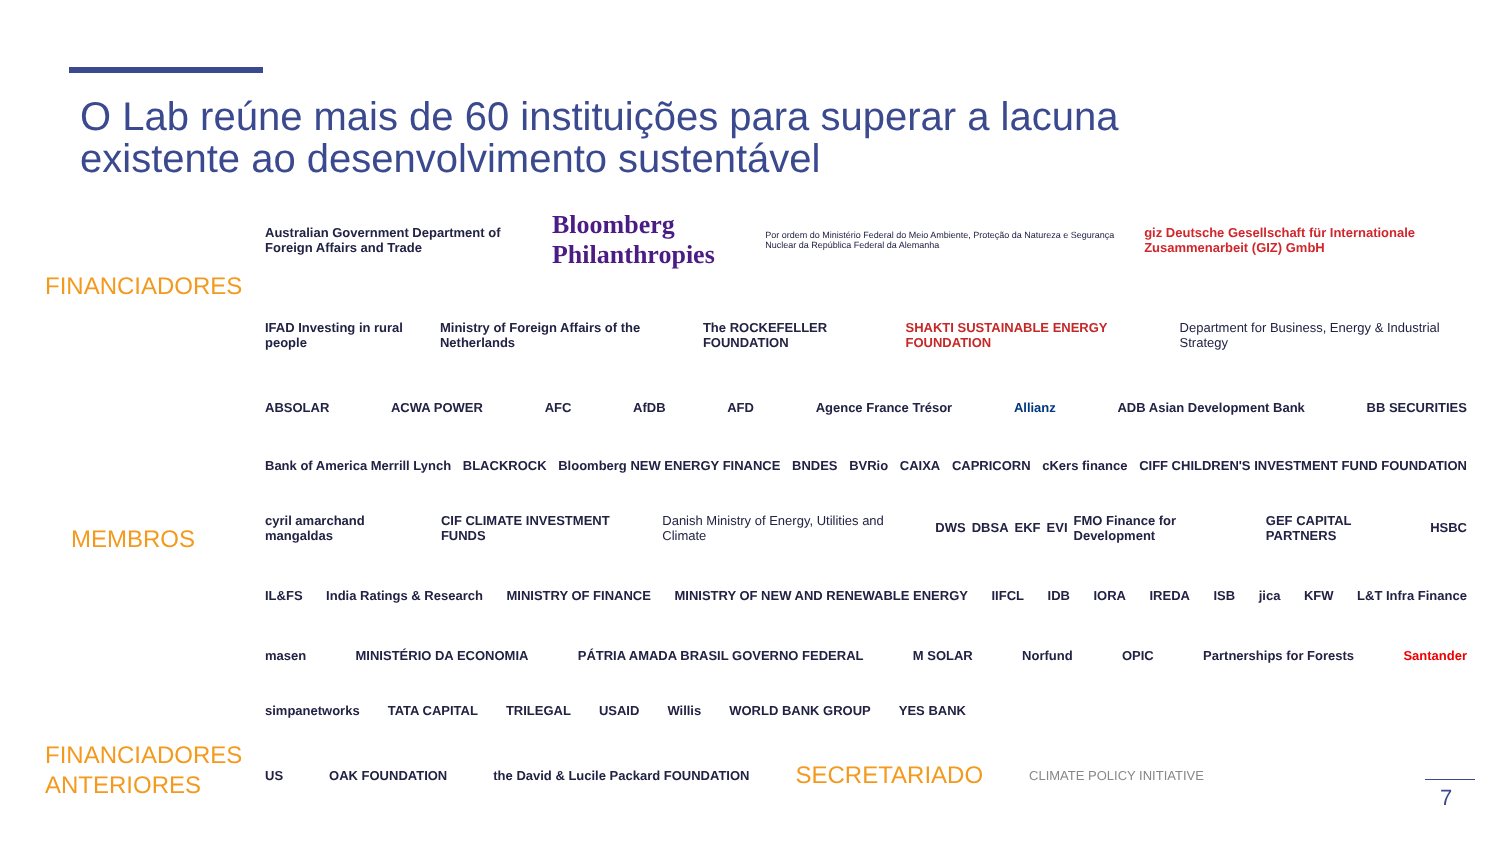O Lab reúne mais de 60 instituições para superar a lacuna
existente ao desenvolvimento sustentável
FINANCIADORES
Australian Government Department of Foreign Affairs and Trade Bloomberg Philanthropies Por ordem do Ministério Federal do Meio Ambiente, Proteção da Natureza e Segurança Nuclear da República Federal da Alemanha giz Deutsche Gesellschaft für Internationale Zusammenarbeit (GIZ) GmbH
IFAD Investing in rural people Ministry of Foreign Affairs of the Netherlands The ROCKEFELLER FOUNDATION SHAKTI SUSTAINABLE ENERGY FOUNDATION Department for Business, Energy & Industrial Strategy
MEMBROS
ABSOLAR ACWA POWER AFC AfDB AFD Agence France Trésor Allianz ADB Asian Development Bank BB SECURITIES
Bank of America Merrill Lynch BLACKROCK Bloomberg NEW ENERGY FINANCE BNDES BVRio CAIXA CAPRICORN cKers finance CIFF CHILDREN'S INVESTMENT FUND FOUNDATION
cyril amarchand mangaldas CIF CLIMATE INVESTMENT FUNDS Danish Ministry of Energy, Utilities and Climate DWS DBSA EKF EVI FMO Finance for Development GEF CAPITAL PARTNERS HSBC
IL&FS India Ratings & Research MINISTRY OF FINANCE MINISTRY OF NEW AND RENEWABLE ENERGY IIFCL IDB IORA IREDA ISB jica KFW L&T Infra Finance
masen MINISTÉRIO DA ECONOMIA PÁTRIA AMADA BRASIL GOVERNO FEDERAL M SOLAR Norfund OPIC Partnerships for Forests Santander
simpanetworks TATA CAPITAL TRILEGAL USAID Willis WORLD BANK GROUP YES BANK
FINANCIADORES
ANTERIORES
US OAK FOUNDATION the David & Lucile Packard FOUNDATION SECRETARIADO CLIMATE POLICY INITIATIVE
7